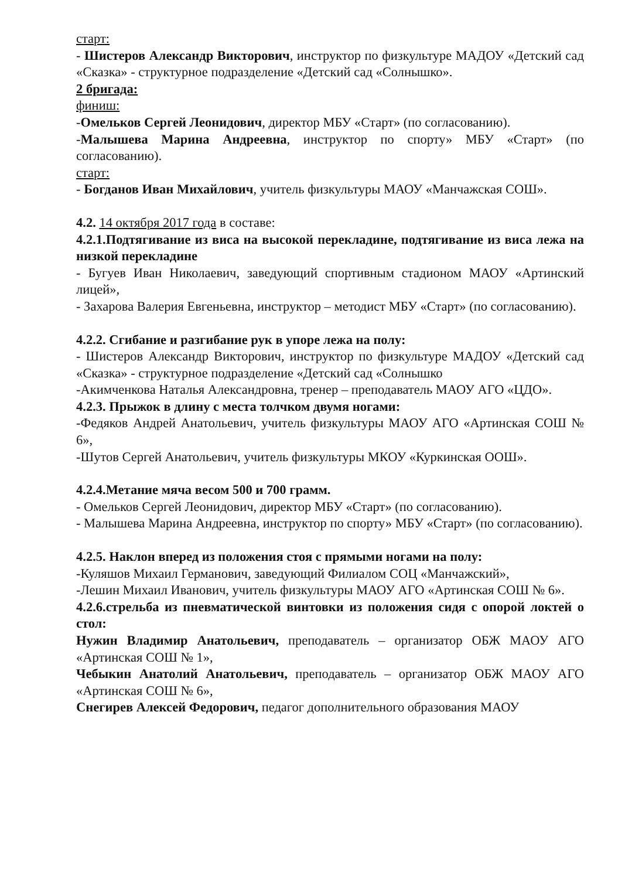старт:
- Шистеров Александр Викторович, инструктор по физкультуре МАДОУ «Детский сад «Сказка» - структурное подразделение «Детский сад «Солнышко».
2 бригада:
финиш:
-Омельков Сергей Леонидович, директор МБУ «Старт» (по согласованию).
-Малышева Марина Андреевна, инструктор по спорту» МБУ «Старт» (по согласованию).
старт:
- Богданов Иван Михайлович, учитель физкультуры МАОУ «Манчажская СОШ».
4.2. 14 октября 2017 года в составе:
4.2.1.Подтягивание из виса на высокой перекладине, подтягивание из виса лежа на низкой перекладине
- Бугуев Иван Николаевич, заведующий спортивным стадионом МАОУ «Артинский лицей»,
- Захарова Валерия Евгеньевна, инструктор – методист МБУ «Старт» (по согласованию).
4.2.2. Сгибание и разгибание рук в упоре лежа на полу:
- Шистеров Александр Викторович, инструктор по физкультуре МАДОУ «Детский сад «Сказка» - структурное подразделение «Детский сад «Солнышко
-Акимченкова Наталья Александровна, тренер – преподаватель МАОУ АГО «ЦДО».
4.2.3. Прыжок в длину с места толчком двумя ногами:
-Федяков Андрей Анатольевич, учитель физкультуры МАОУ АГО «Артинская СОШ № 6»,
-Шутов Сергей Анатольевич, учитель физкультуры МКОУ «Куркинская ООШ».
4.2.4.Метание мяча весом 500 и 700 грамм.
- Омельков Сергей Леонидович, директор МБУ «Старт» (по согласованию).
- Малышева Марина Андреевна, инструктор по спорту» МБУ «Старт» (по согласованию).
4.2.5. Наклон вперед из положения стоя с прямыми ногами на полу:
-Куляшов Михаил Германович, заведующий Филиалом СОЦ «Манчажский»,
-Лешин Михаил Иванович, учитель физкультуры МАОУ АГО «Артинская СОШ № 6».
4.2.6.стрельба из пневматической винтовки из положения сидя с опорой локтей о стол:
Нужин Владимир Анатольевич, преподаватель – организатор ОБЖ МАОУ АГО «Артинская СОШ № 1»,
Чебыкин Анатолий Анатольевич, преподаватель – организатор ОБЖ МАОУ АГО «Артинская СОШ № 6»,
Снегирев Алексей Федорович, педагог дополнительного образования МАОУ